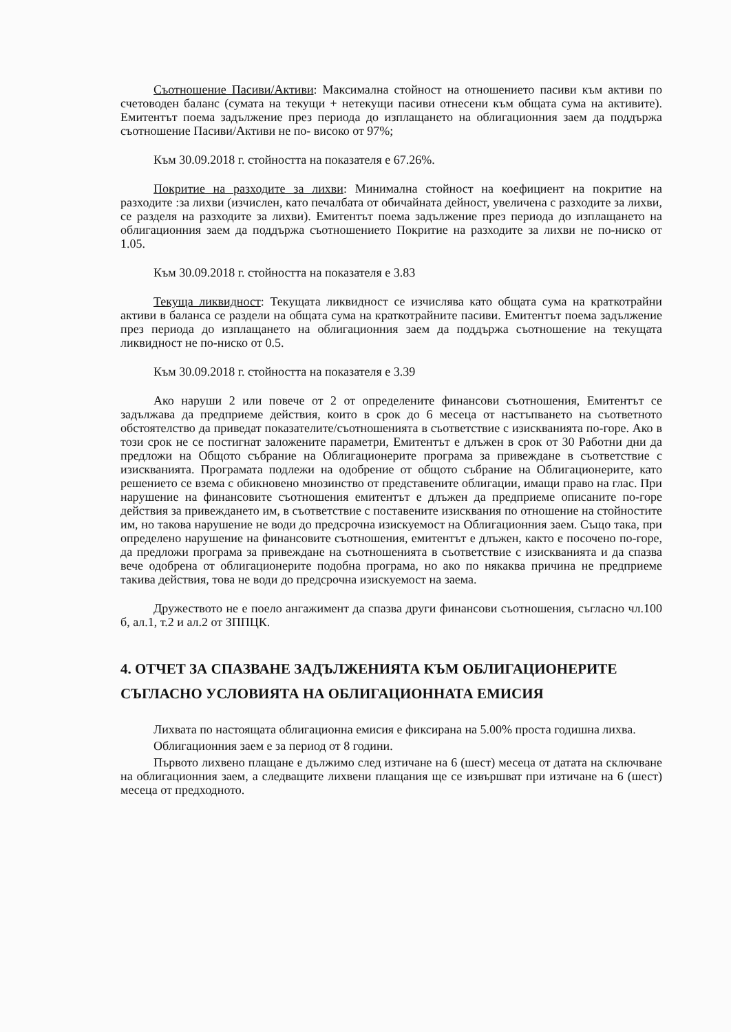Съотношение Пасиви/Активи: Максимална стойност на отношението пасиви към активи по счетоводен баланс (сумата на текущи + нетекущи пасиви отнесени към общата сума на активите). Емитентът поема задължение през периода до изплащането на облигационния заем да поддържа съотношение Пасиви/Активи не по- високо от 97%;
Към 30.09.2018 г. стойността на показателя е 67.26%.
Покритие на разходите за лихви: Минимална стойност на коефициент на покритие на разходите :за лихви (изчислен, като печалбата от обичайната дейност, увеличена с разходите за лихви, се разделя на разходите за лихви). Емитентът поема задължение през периода до изплащането на облигационния заем да поддържа съотношението Покритие на разходите за лихви не по-ниско от 1.05.
Към 30.09.2018 г. стойността на показателя е 3.83
Текуща ликвидност: Текущата ликвидност се изчислява като общата сума на краткотрайни активи в баланса се раздели на общата сума на краткотрайните пасиви. Емитентът поема задължение през периода до изплащането на облигационния заем да поддържа съотношение на текущата ликвидност не по-ниско от 0.5.
Към 30.09.2018 г. стойността на показателя е 3.39
Ако наруши 2 или повече от 2 от определените финансови съотношения, Емитентът се задължава да предприеме действия, които в срок до 6 месеца от настъпването на съответното обстоятелство да приведат показателите/съотношенията в съответствие с изискванията по-горе. Ако в този срок не се постигнат заложените параметри, Емитентът е длъжен в срок от 30 Работни дни да предложи на Общото събрание на Облигационерите програма за привеждане в съответствие с изискванията. Програмата подлежи на одобрение от общото събрание на Облигационерите, като решението се взема с обикновено мнозинство от представените облигации, имащи право на глас. При нарушение на финансовите съотношения емитентът е длъжен да предприеме описаните по-горе действия за привеждането им, в съответствие с поставените изисквания по отношение на стойностите им, но такова нарушение не води до предсрочна изискуемост на Облигационния заем. Също така, при определено нарушение на финансовите съотношения, емитентът е длъжен, както е посочено по-горе, да предложи програма за привеждане на съотношенията в съответствие с изискванията и да спазва вече одобрена от облигационерите подобна програма, но ако по някаква причина не предприеме такива действия, това не води до предсрочна изискуемост на заема.
Дружеството не е поело ангажимент да спазва други финансови съотношения, съгласно чл.100 б, ал.1, т.2 и ал.2 от ЗППЦК.
4. ОТЧЕТ ЗА СПАЗВАНЕ ЗАДЪЛЖЕНИЯТА КЪМ ОБЛИГАЦИОНЕРИТЕ СЪГЛАСНО УСЛОВИЯТА НА ОБЛИГАЦИОННАТА ЕМИСИЯ
Лихвата по настоящата облигационна емисия е фиксирана на 5.00% проста годишна лихва.
Облигационния заем е за период от 8 години.
Първото лихвено плащане е дължимо след изтичане на 6 (шест) месеца от датата на сключване на облигационния заем, а следващите лихвени плащания ще се извършват при изтичане на 6 (шест) месеца от предходното.